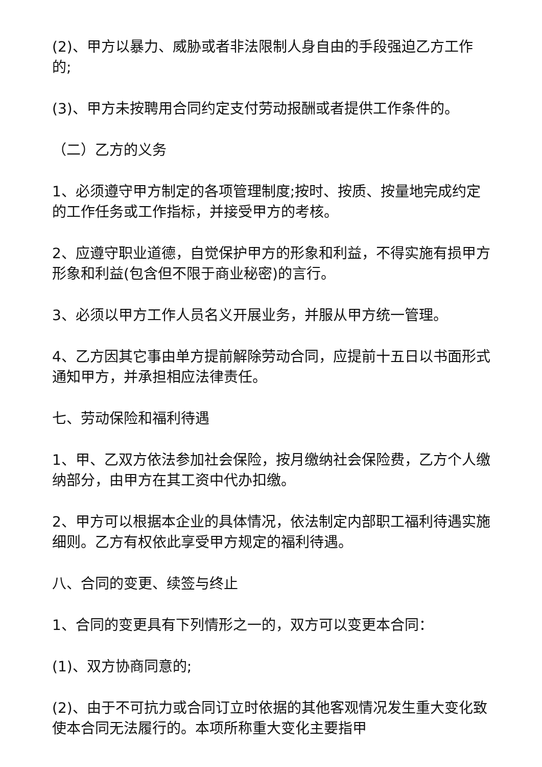(2)、甲方以暴力、威胁或者非法限制人身自由的手段强迫乙方工作的;
(3)、甲方未按聘用合同约定支付劳动报酬或者提供工作条件的。
（二）乙方的义务
1、必须遵守甲方制定的各项管理制度;按时、按质、按量地完成约定的工作任务或工作指标，并接受甲方的考核。
2、应遵守职业道德，自觉保护甲方的形象和利益，不得实施有损甲方形象和利益(包含但不限于商业秘密)的言行。
3、必须以甲方工作人员名义开展业务，并服从甲方统一管理。
4、乙方因其它事由单方提前解除劳动合同，应提前十五日以书面形式通知甲方，并承担相应法律责任。
七、劳动保险和福利待遇
1、甲、乙双方依法参加社会保险，按月缴纳社会保险费，乙方个人缴纳部分，由甲方在其工资中代办扣缴。
2、甲方可以根据本企业的具体情况，依法制定内部职工福利待遇实施细则。乙方有权依此享受甲方规定的福利待遇。
八、合同的变更、续签与终止
1、合同的变更具有下列情形之一的，双方可以变更本合同：
(1)、双方协商同意的;
(2)、由于不可抗力或合同订立时依据的其他客观情况发生重大变化致使本合同无法履行的。本项所称重大变化主要指甲